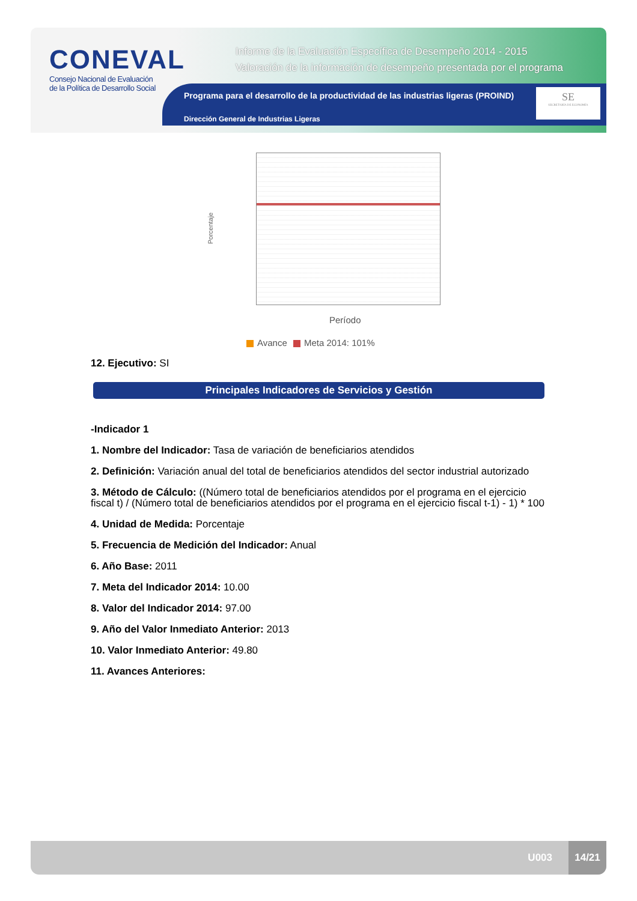CONEVAL
Consejo Nacional de Evaluación
de la Política de Desarrollo Social
Informe de la Evaluación Específica de Desempeño 2014 - 2015
Valoración de la información de desempeño presentada por el programa
Programa para el desarrollo de la productividad de las industrias ligeras (PROIND)
Dirección General de Industrias Ligeras
SE
SECRETARÍA DE ECONOMÍA
Porcentaje
Período
Avance Meta 2014: 101%
12. Ejecutivo: SI
Principales Indicadores de Servicios y Gestión
-Indicador 1
1. Nombre del Indicador: Tasa de variación de beneficiarios atendidos
2. Definición: Variación anual del total de beneficiarios atendidos del sector industrial autorizado
3. Método de Cálculo: ((Número total de beneficiarios atendidos por el programa en el ejercicio fiscal t) / (Número total de beneficiarios atendidos por el programa en el ejercicio fiscal t-1) - 1) * 100
4. Unidad de Medida: Porcentaje
5. Frecuencia de Medición del Indicador: Anual
6. Año Base: 2011
7. Meta del Indicador 2014: 10.00
8. Valor del Indicador 2014: 97.00
9. Año del Valor Inmediato Anterior: 2013
10. Valor Inmediato Anterior: 49.80
11. Avances Anteriores:
U003
14/21